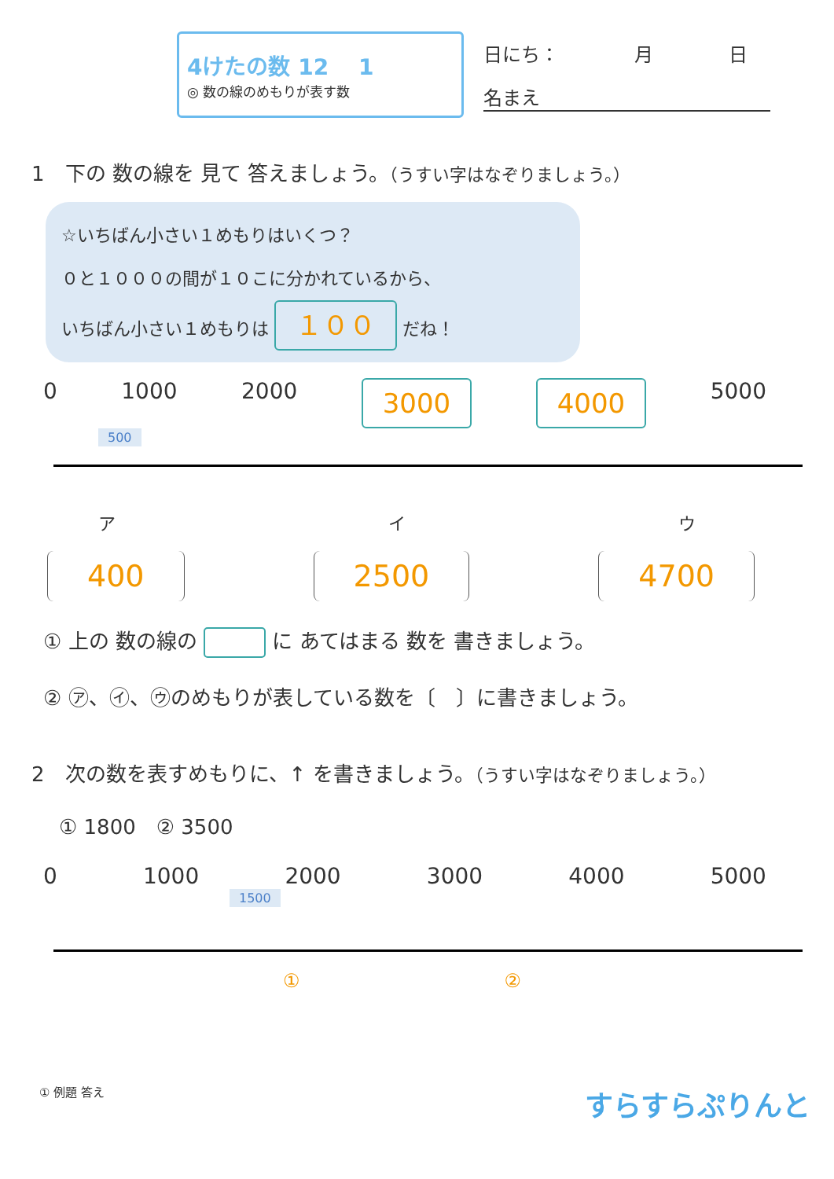4けたの数 12 　1
◎ 数の線のめもりが表す数
日にち：　　　　月　　　　日
名まえ
1　下の 数の線を 見て 答えましょう。（うすい字はなぞりましょう。）
☆いちばん小さい１めもりはいくつ？
０と１０００の間が１０こに分かれているから、
いちばん小さい１めもりは １００ だね！
0 1000 2000 3000 4000 5000
500
ア イ ウ
400 2500 4700
① 上の 数の線の に あてはまる 数を 書きましょう。
② ㋐、㋑、㋒のめもりが表している数を〔　〕に書きましょう。
2　次の数を表すめもりに、↑ を書きましょう。（うすい字はなぞりましょう。）
① 1800　② 3500
0 1000 2000 3000 4000 5000
1500
① ②
① 例題 答え すらすらぷりんと